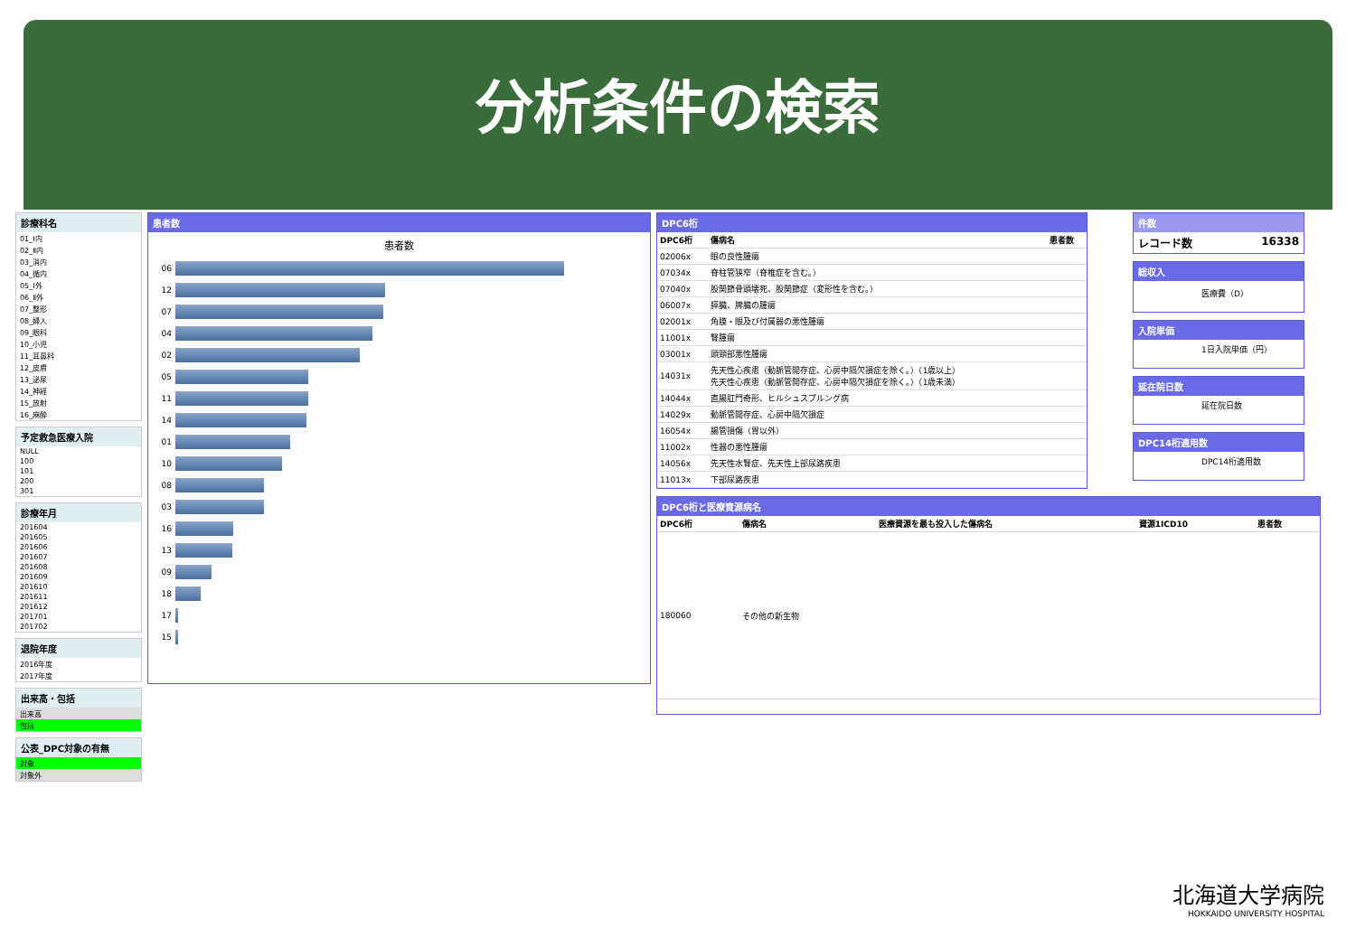分析条件の検索
診療科名
01_Ⅰ内
02_Ⅱ内
03_消内
04_循内
05_Ⅰ外
06_Ⅱ外
07_整形
08_婦人
09_眼科
10_小児
11_耳鼻科
12_皮膚
13_泌尿
14_神経
15_放射
16_麻酔
予定救急医療入院
NULL
100
101
200
301
診療年月
201604
201605
201606
201607
201608
201609
201610
201611
201612
201701
201702
退院年度
2016年度
2017年度
出来高・包括
出来高
包括
公表_DPC対象の有無
対象
対象外
患者数
患者数
06
12
07
04
02
05
11
14
01
10
08
03
16
13
09
18
17
15
DPC6桁
| DPC6桁 | 傷病名 | 患者数 |
| --- | --- | --- |
| 02006x | 眼の良性腫瘍 | |
| 07034x | 脊柱管狭窄（脊椎症を含む。） | |
| 07040x | 股関節骨頭壊死、股関節症（変形性を含む。） | |
| 06007x | 膵臓、脾臓の腫瘍 | |
| 02001x | 角膜・眼及び付属器の悪性腫瘍 | |
| 11001x | 腎腫瘍 | |
| 03001x | 頭頸部悪性腫瘍 | |
| 14031x | 先天性心疾患（動脈管開存症、心房中隔欠損症を除く。）（1歳以上） 先天性心疾患（動脈管開存症、心房中隔欠損症を除く。）（1歳未満） | |
| 14044x | 直腸肛門奇形、ヒルシュスプルング病 | |
| 14029x | 動脈管開存症、心房中隔欠損症 | |
| 16054x | 腸管損傷（胃以外） | |
| 11002x | 性器の悪性腫瘍 | |
| 14056x | 先天性水腎症、先天性上部尿路疾患 | |
| 11013x | 下部尿路疾患 | |
件数
レコード数 16338
総収入
医療費（D）
入院単価
1日入院単価（円）
延在院日数
延在院日数
DPC14桁適用数
DPC14桁適用数
DPC6桁と医療資源病名
| DPC6桁 | 傷病名 | 医療資源を最も投入した傷病名 | 資源1ICD10 | 患者数 |
| --- | --- | --- | --- | --- |
| 180060 | その他の新生物 | | | |
北海道大学病院
HOKKAIDO UNIVERSITY HOSPITAL